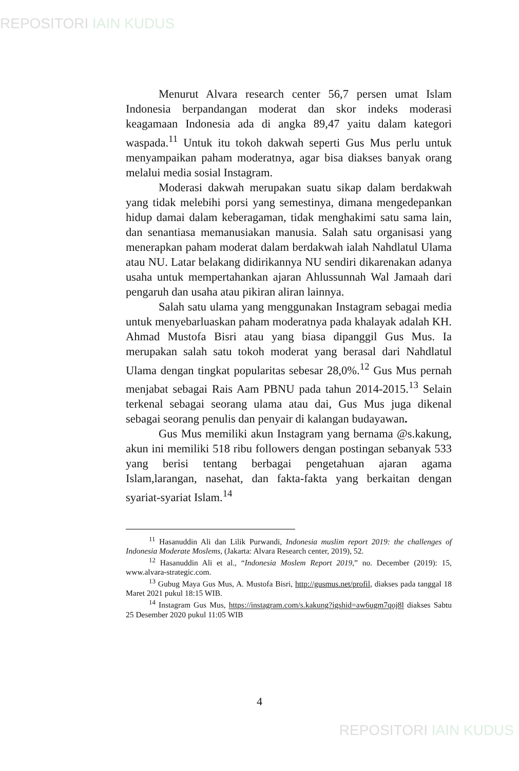REPOSITORI IAIN KUDUS
Menurut Alvara research center 56,7 persen umat Islam Indonesia berpandangan moderat dan skor indeks moderasi keagamaan Indonesia ada di angka 89,47 yaitu dalam kategori waspada.<sup>11</sup> Untuk itu tokoh dakwah seperti Gus Mus perlu untuk menyampaikan paham moderatnya, agar bisa diakses banyak orang melalui media sosial Instagram.
Moderasi dakwah merupakan suatu sikap dalam berdakwah yang tidak melebihi porsi yang semestinya, dimana mengedepankan hidup damai dalam keberagaman, tidak menghakimi satu sama lain, dan senantiasa memanusiakan manusia. Salah satu organisasi yang menerapkan paham moderat dalam berdakwah ialah Nahdlatul Ulama atau NU. Latar belakang didirikannya NU sendiri dikarenakan adanya usaha untuk mempertahankan ajaran Ahlussunnah Wal Jamaah dari pengaruh dan usaha atau pikiran aliran lainnya.
Salah satu ulama yang menggunakan Instagram sebagai media untuk menyebarluaskan paham moderatnya pada khalayak adalah KH. Ahmad Mustofa Bisri atau yang biasa dipanggil Gus Mus. Ia merupakan salah satu tokoh moderat yang berasal dari Nahdlatul Ulama dengan tingkat popularitas sebesar 28,0%.<sup>12</sup> Gus Mus pernah menjabat sebagai Rais Aam PBNU pada tahun 2014-2015.<sup>13</sup> Selain terkenal sebagai seorang ulama atau dai, Gus Mus juga dikenal sebagai seorang penulis dan penyair di kalangan budayawan.
Gus Mus memiliki akun Instagram yang bernama @s.kakung, akun ini memiliki 518 ribu followers dengan postingan sebanyak 533 yang berisi tentang berbagai pengetahuan ajaran agama Islam,larangan, nasehat, dan fakta-fakta yang berkaitan dengan syariat-syariat Islam.<sup>14</sup>
<sup>11</sup> Hasanuddin Ali dan Lilik Purwandi, Indonesia muslim report 2019: the challenges of Indonesia Moderate Moslems, (Jakarta: Alvara Research center, 2019), 52.
<sup>12</sup> Hasanuddin Ali et al., “Indonesia Moslem Report 2019,” no. December (2019): 15, www.alvara-strategic.com.
<sup>13</sup> Gubug Maya Gus Mus, A. Mustofa Bisri, http://gusmus.net/profil, diakses pada tanggal 18 Maret 2021 pukul 18:15 WIB.
<sup>14</sup> Instagram Gus Mus, https://instagram.com/s.kakung?igshid=aw6ugm7qoj8l diakses Sabtu 25 Desember 2020 pukul 11:05 WIB
4
REPOSITORI IAIN KUDUS